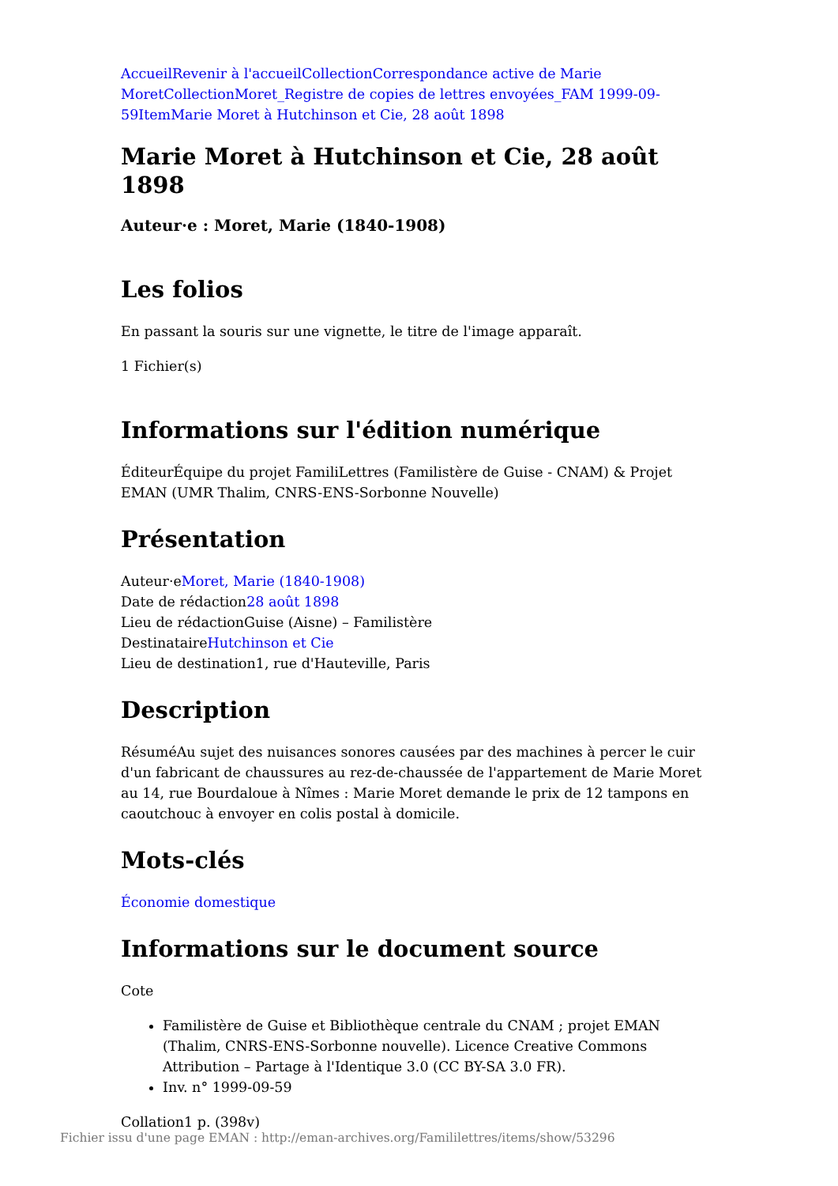Accueil Revenir à l'accueil Collection Correspondance active de Marie Moret Collection Moret_Registre de copies de lettres envoyées_FAM 1999-09-59 Item Marie Moret à Hutchinson et Cie, 28 août 1898
Marie Moret à Hutchinson et Cie, 28 août 1898
Auteur·e : Moret, Marie (1840-1908)
Les folios
En passant la souris sur une vignette, le titre de l'image apparaît.
1 Fichier(s)
Informations sur l'édition numérique
ÉditeurÉquipe du projet FamiliLettres (Familistère de Guise - CNAM) & Projet EMAN (UMR Thalim, CNRS-ENS-Sorbonne Nouvelle)
Présentation
Auteur·eMoret, Marie (1840-1908)
Date de rédaction28 août 1898
Lieu de rédactionGuise (Aisne) – Familistère
DestinataireHutchinson et Cie
Lieu de destination1, rue d'Hauteville, Paris
Description
RésuméAu sujet des nuisances sonores causées par des machines à percer le cuir d'un fabricant de chaussures au rez-de-chaussée de l'appartement de Marie Moret au 14, rue Bourdaloue à Nîmes : Marie Moret demande le prix de 12 tampons en caoutchouc à envoyer en colis postal à domicile.
Mots-clés
Économie domestique
Informations sur le document source
Cote
Familistère de Guise et Bibliothèque centrale du CNAM ; projet EMAN (Thalim, CNRS-ENS-Sorbonne nouvelle). Licence Creative Commons Attribution – Partage à l'Identique 3.0 (CC BY-SA 3.0 FR).
Inv. n° 1999-09-59
Collation1 p. (398v)
Fichier issu d'une page EMAN : http://eman-archives.org/Famililettres/items/show/53296